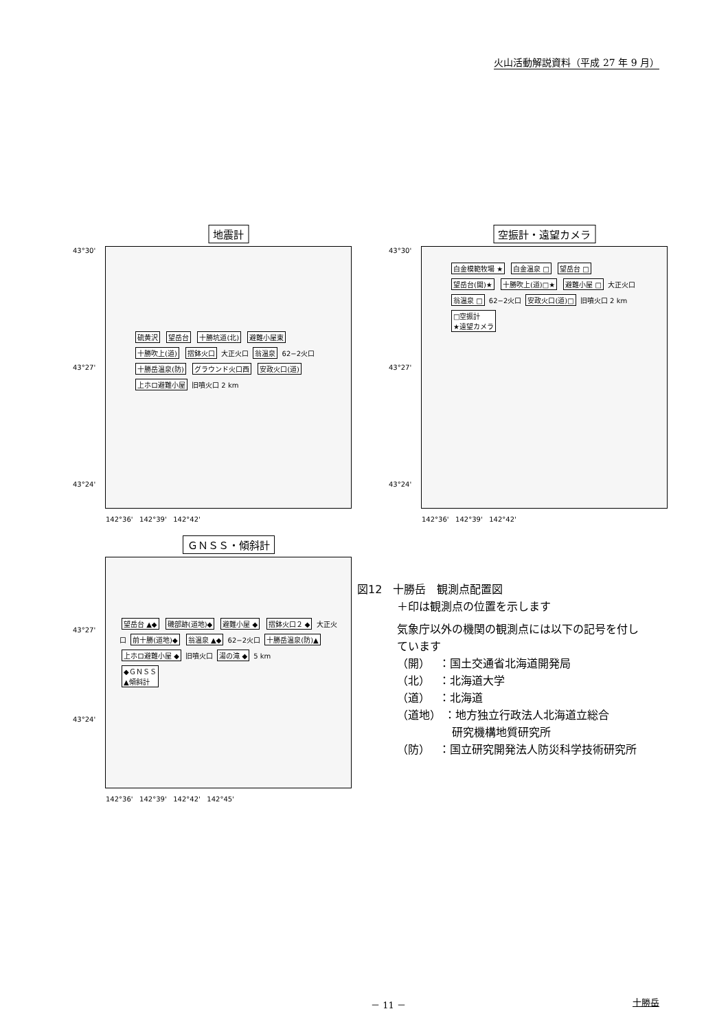火山活動解説資料（平成 27 年 9 月）
地震計
硫黄沢 望岳台 十勝坑道(北) 避難小屋東 十勝吹上(道) 摺鉢火口 大正火口 翁温泉 62−2火口 十勝岳温泉(防) グラウンド火口西 安政火口(道) 上ホロ避難小屋 旧噴火口 2 km
43°30'
43°27'
43°24'
142°36' 142°39' 142°42'
空振計・遠望カメラ
白金模範牧場 ★ 白金温泉 □ 望岳台 □ 望岳台(開)★ 十勝吹上(道)□★ 避難小屋 □ 大正火口 翁温泉 □ 62−2火口 安政火口(道)□ 旧噴火口 2 km
□空振計
★遠望カメラ
43°30'
43°27'
43°24'
142°36' 142°39' 142°42'
ＧＮＳＳ・傾斜計
望岳台 ▲◆ 磯部跡(道地)◆ 避難小屋 ◆ 摺鉢火口２ ◆ 大正火口 前十勝(道地)◆ 翁温泉 ▲◆ 62−2火口 十勝岳温泉(防)▲ 上ホロ避難小屋 ◆ 旧噴火口 湯の滝 ◆ 5 km
◆ＧＮＳＳ
▲傾斜計
43°27'
43°24'
142°36' 142°39' 142°42' 142°45'
図12　十勝岳　観測点配置図
＋印は観測点の位置を示します
気象庁以外の機関の観測点には以下の記号を付し
ています
（開）　 ：国土交通省北海道開発局
（北）　 ：北海道大学
（道）　 ：北海道
（道地） ：地方独立行政法人北海道立総合
　　　　　研究機構地質研究所
（防）　 ：国立研究開発法人防災科学技術研究所
－ 11 － 十勝岳